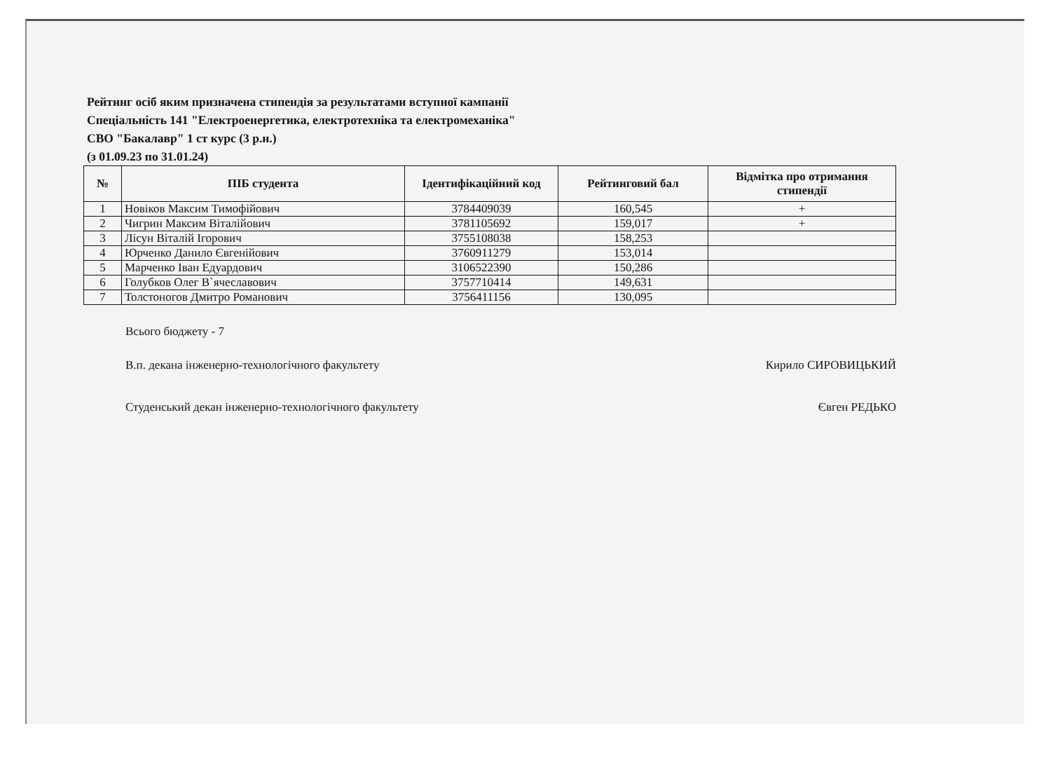Рейтинг осіб яким призначена стипендія за результатами вступної кампанії
Спеціальність 141 "Електроенергетика, електротехніка та електромеханіка"
СВО "Бакалавр" 1 ст курс (3 р.н.)
(з 01.09.23 по 31.01.24)
| № | ПІБ студента | Ідентифікаційний код | Рейтинговий бал | Відмітка про отримання стипендії |
| --- | --- | --- | --- | --- |
| 1 | Новіков Максим Тимофійович | 3784409039 | 160,545 | + |
| 2 | Чигрин Максим Віталійович | 3781105692 | 159,017 | + |
| 3 | Лісун Віталій Ігорович | 3755108038 | 158,253 | |
| 4 | Юрченко Данило Євгенійович | 3760911279 | 153,014 | |
| 5 | Марченко Іван Едуардович | 3106522390 | 150,286 | |
| 6 | Голубков Олег В`ячеславович | 3757710414 | 149,631 | |
| 7 | Толстоногов Дмитро Романович | 3756411156 | 130,095 | |
Всього бюджету - 7
В.п. декана інженерно-технологічного факультету Кирило СИРОВИЦЬКИЙ
Студенський декан інженерно-технологічного факультету Євген РЕДЬКО